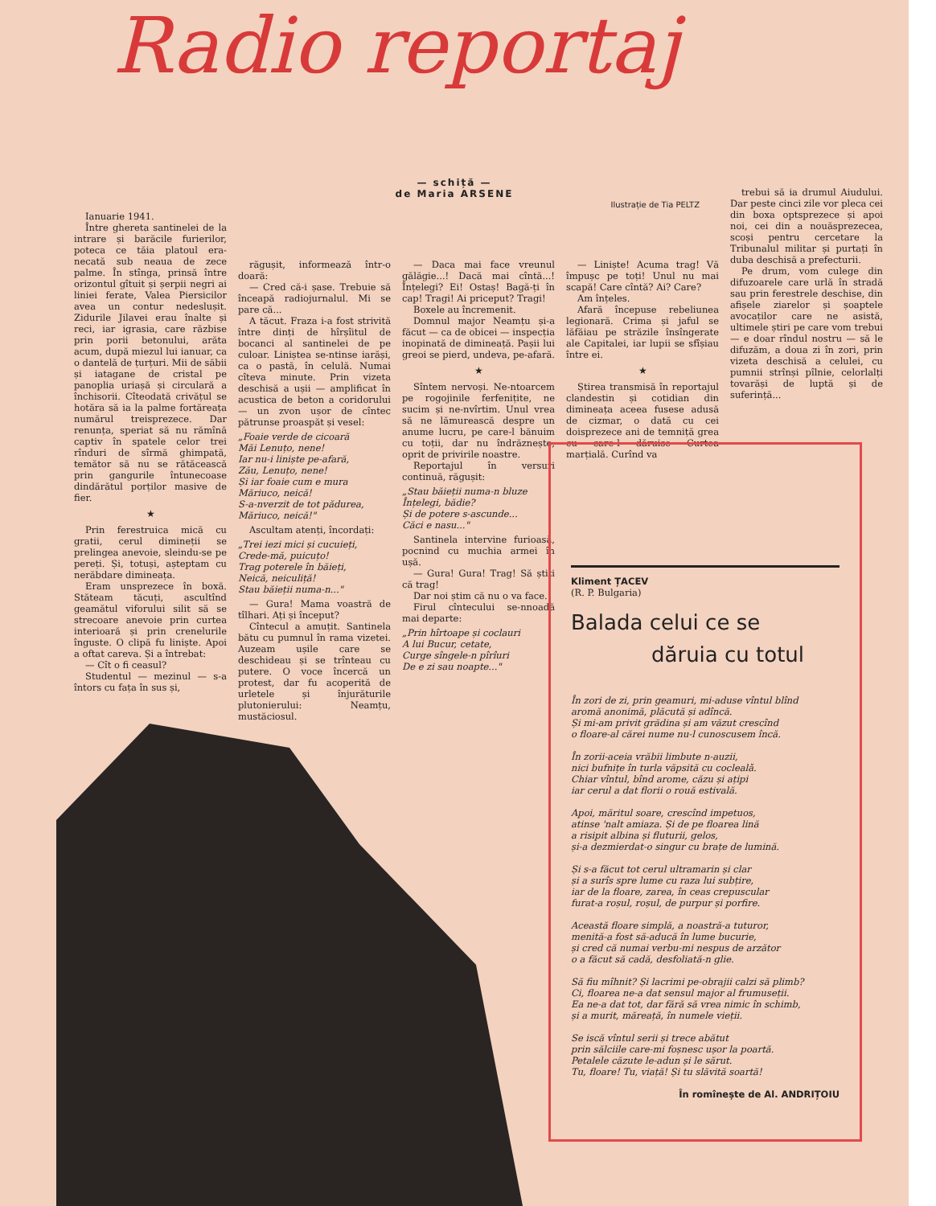Radio reportaj
— schiță —
de Maria ARSENE
Ilustrație de Tia PELTZ
Ianuarie 1941.
Între ghereta santinelei de la intrare și barăcile furierilor, poteca ce tăia platoul era-necată sub neaua de zece palme. În stînga, prinsă între orizontul gîtuit și șerpii negri ai liniei ferate, Valea Piersicilor avea un contur nedeslușit. Zidurile Jilavei erau înalte și reci, iar igrasia, care răzbise prin porii betonului, arăta acum, după miezul lui ianuar, ca o dantelă de țurțuri. Mii de săbii și iatagane de cristal pe panoplia uriașă și circulară a închisorii. Cîteodată crivățul se hotăra să ia la palme fortăreața numărul treisprezece. Dar renunța, speriat să nu rămînă captiv în spatele celor trei rînduri de sîrmă ghimpată, temător să nu se rătăcească prin gangurile întunecoase dindărătul porților masive de fier.
★
Prin ferestruica mică cu gratii, cerul dimineții se prelingea anevoie, sleindu-se pe pereți. Și, totuși, așteptam cu nerăbdare dimineața.
Eram unsprezece în boxă. Stăteam tăcuți, ascultînd geamătul viforului silit să se strecoare anevoie prin curtea interioară și prin crenelurile înguste. O clipă fu liniște. Apoi a oftat careva. Și a întrebat:
— Cît o fi ceasul?
Studentul — mezinul — s-a întors cu fața în sus și,
răgușit, informează într-o doară:
— Cred că-i șase. Trebuie să înceapă radiojurnalul. Mi se pare că...
A tăcut. Fraza i-a fost strivită între dinți de hîrșîitul de bocanci al santinelei de pe culoar. Liniștea se-ntinse iarăși, ca o pastă, în celulă. Numai cîteva minute. Prin vizeta deschisă a ușii — amplificat în acustica de beton a coridorului — un zvon ușor de cîntec pătrunse proaspăt și vesel:
„Foaie verde de cicoară
Măi Lenuțo, nene!
Iar nu-i liniște pe-afară,
Zău, Lenuțo, nene!
Și iar foaie cum e mura
Măriuco, neică!
S-a-nverzit de tot pădurea,
Măriuco, neică!"
Ascultam atenți, încordați:
„Trei iezi mici și cucuieți,
Crede-mă, puicuțo!
Trag poterele în băieți,
Neică, neiculiță!
Stau băieții numa-n..."
— Gura! Mama voastră de tîlhari. Ați și început?
Cîntecul a amuțit. Santinela bătu cu pumnul în rama vizetei. Auzeam ușile care se deschideau și se trînteau cu putere. O voce încercă un protest, dar fu acoperită de urletele și înjurăturile plutonierului: Neamțu, mustăciosul.
— Daca mai face vreunul gălăgie...! Dacă mai cîntă...! Înțelegi? Ei! Ostaș! Bagă-ți în cap! Tragi! Ai priceput? Tragi!
Boxele au încremenit.
Domnul major Neamțu și-a făcut — ca de obicei — inspecția inopinată de dimineață. Pașii lui greoi se pierd, undeva, pe-afară.
★
Sîntem nervoși. Ne-ntoarcem pe rogojinile ferfenițite, ne sucim și ne-nvîrtim. Unul vrea să ne lămurească despre un anume lucru, pe care-l bănuim cu toții, dar nu îndrăznește, oprit de privirile noastre.
Reportajul în versuri continuă, răgușit:
„Stau băieții numa-n bluze
Înțelegi, bădie?
Și de potere s-ascunde...
Căci e nasu..."
Santinela intervine furioasă, pocnind cu muchia armei în ușă.
— Gura! Gura! Trag! Să știți că trag!
Dar noi știm că nu o va face.
Firul cîntecului se-nnoadă mai departe:
„Prin hîrtoape și coclauri
A lui Bucur, cetate,
Curge sîngele-n pîrîuri
De e zi sau noapte..."
— Liniște! Acuma trag! Vă împușc pe toți! Unul nu mai scapă! Care cîntă? Ai? Care?
Am înțeles.
Afară începuse rebeliunea legionară. Crima și jaful se lăfăiau pe străzile însîngerate ale Capitalei, iar lupii se sfîșiau între ei.
★
Știrea transmisă în reportajul clandestin și cotidian din dimineața aceea fusese adusă de cizmar, o dată cu cei doisprezece ani de temniță grea cu care-l dăruise Curtea marțială. Curînd va
trebui să ia drumul Aiudului. Dar peste cinci zile vor pleca cei din boxa optsprezece și apoi noi, cei din a nouăsprezecea, scoși pentru cercetare la Tribunalul militar și purtați în duba deschisă a prefecturii.
Pe drum, vom culege din difuzoarele care urlă în stradă sau prin ferestrele deschise, din afișele ziarelor și șoaptele avocaților care ne asistă, ultimele știri pe care vom trebui — e doar rîndul nostru — să le difuzăm, a doua zi în zori, prin vizeta deschisă a celulei, cu pumnii strînși pîlnie, celorlalți tovarăși de luptă și de suferință...
Kliment ȚACEV
(R. P. Bulgaria)
Balada celui ce se
dăruia cu totul
În zori de zi, prin geamuri, mi-aduse vîntul blînd
aromă anonimă, plăcută și adîncă.
Și mi-am privit grădina și am văzut crescînd
o floare-al cărei nume nu-l cunoscusem încă.
În zorii-aceia vrăbii limbute n-auzii,
nici bufnițe în turla văpsită cu coclealǎ.
Chiar vîntul, bînd arome, căzu și ațipi
iar cerul a dat florii o rouă estivală.
Apoi, măritul soare, crescînd impetuos,
atinse 'nalt amiaza. Și de pe floarea lină
a risipit albina și fluturii, gelos,
și-a dezmierdat-o singur cu brațe de lumină.
Și s-a făcut tot cerul ultramarin și clar
și a surîs spre lume cu raza lui subțire,
iar de la floare, zarea, în ceas crepuscular
furat-a roșul, roșul, de purpur și porfire.
Această floare simplă, a noastră-a tuturor,
menită-a fost să-aducă în lume bucurie,
și cred că numai verbu-mi nespus de arzător
o a făcut să cadă, desfoliată-n glie.
Să fiu mîhnit? Și lacrimi pe-obrajii calzi să plimb?
Ci, floarea ne-a dat sensul major al frumuseții.
Ea ne-a dat tot, dar fără să vrea nimic în schimb,
și a murit, măreață, în numele vieții.
Se iscă vîntul serii și trece abătut
prin sălciile care-mi foșnesc ușor la poartă.
Petalele căzute le-adun și le sărut.
Tu, floare! Tu, viață! Și tu slăvită soartă!
În romînește de Al. ANDRIȚOIU